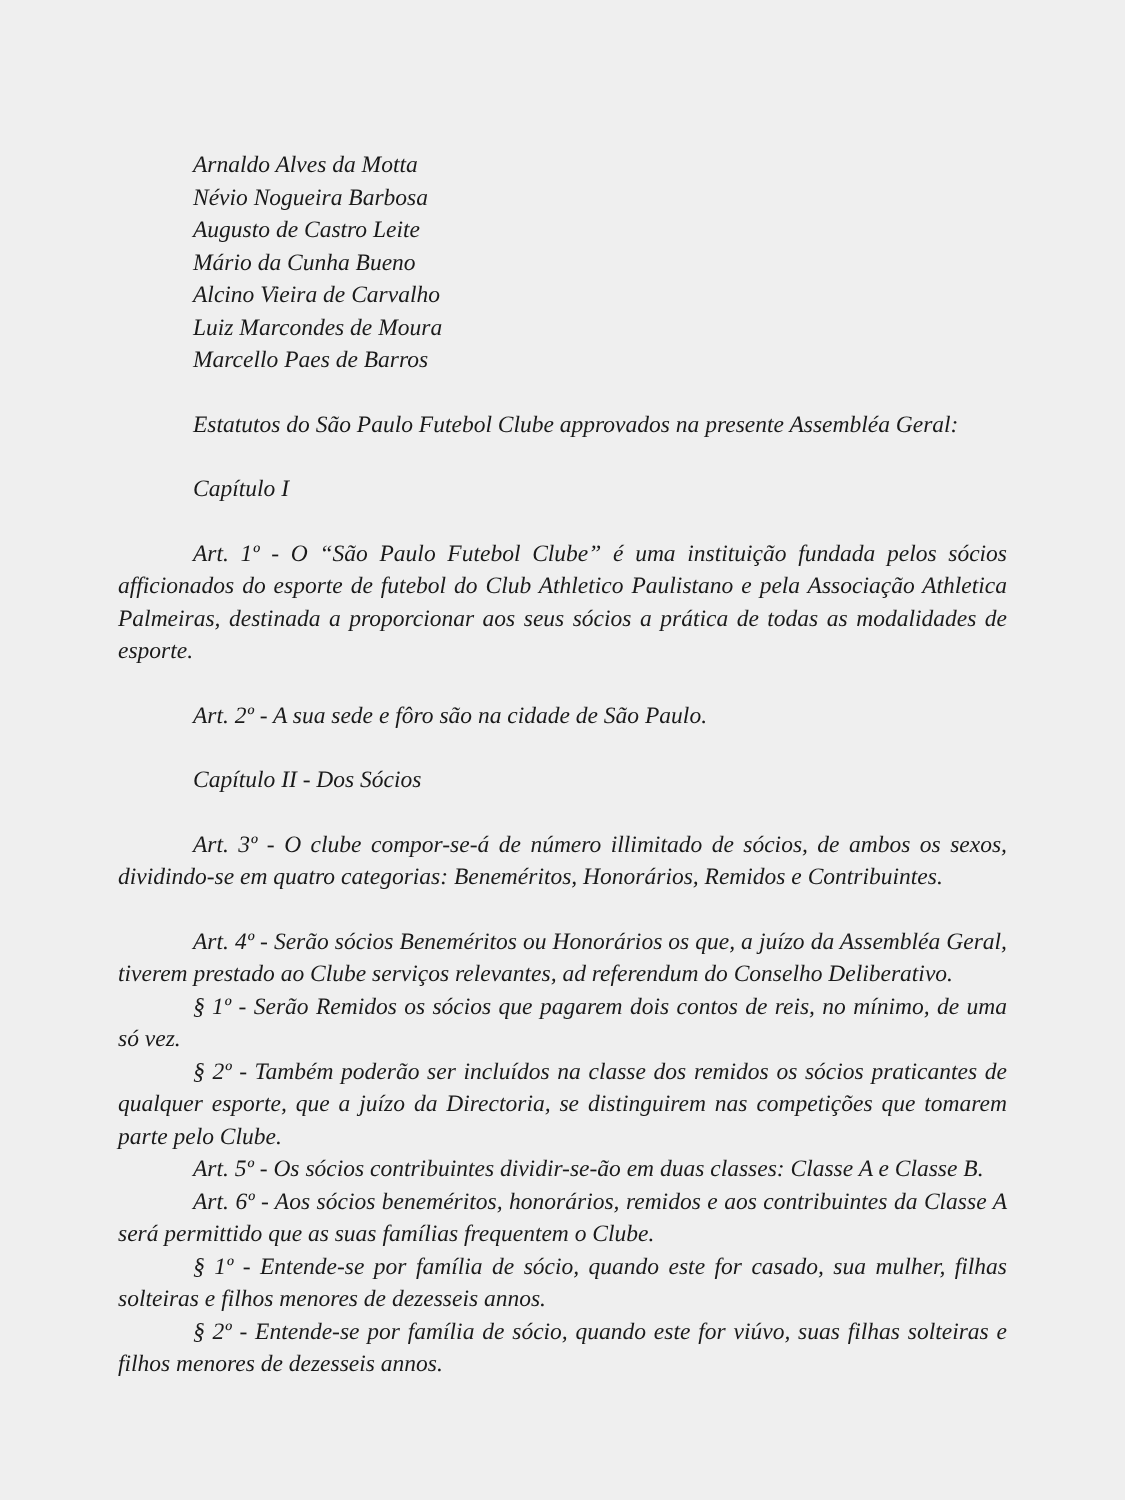Arnaldo Alves da Motta
Névio Nogueira Barbosa
Augusto de Castro Leite
Mário da Cunha Bueno
Alcino Vieira de Carvalho
Luiz Marcondes de Moura
Marcello Paes de Barros
Estatutos do São Paulo Futebol Clube approvados na presente Assembléa Geral:
Capítulo I
Art. 1º - O “São Paulo Futebol Clube” é uma instituição fundada pelos sócios afficionados do esporte de futebol do Club Athletico Paulistano e pela Associação Athletica Palmeiras, destinada a proporcionar aos seus sócios a prática de todas as modalidades de esporte.
Art. 2º - A sua sede e fôro são na cidade de São Paulo.
Capítulo II - Dos Sócios
Art. 3º - O clube compor-se-á de número illimitado de sócios, de ambos os sexos, dividindo-se em quatro categorias: Beneméritos, Honorários, Remidos e Contribuintes.
Art. 4º - Serão sócios Beneméritos ou Honorários os que, a juízo da Assembléa Geral, tiverem prestado ao Clube serviços relevantes, ad referendum do Conselho Deliberativo.
§ 1º - Serão Remidos os sócios que pagarem dois contos de reis, no mínimo, de uma só vez.
§ 2º - Também poderão ser incluídos na classe dos remidos os sócios praticantes de qualquer esporte, que a juízo da Directoria, se distinguirem nas competições que tomarem parte pelo Clube.
Art. 5º - Os sócios contribuintes dividir-se-ão em duas classes: Classe A e Classe B.
Art. 6º - Aos sócios beneméritos, honorários, remidos e aos contribuintes da Classe A será permittido que as suas famílias frequentem o Clube.
§ 1º - Entende-se por família de sócio, quando este for casado, sua mulher, filhas solteiras e filhos menores de dezesseis annos.
§ 2º - Entende-se por família de sócio, quando este for viúvo, suas filhas solteiras e filhos menores de dezesseis annos.